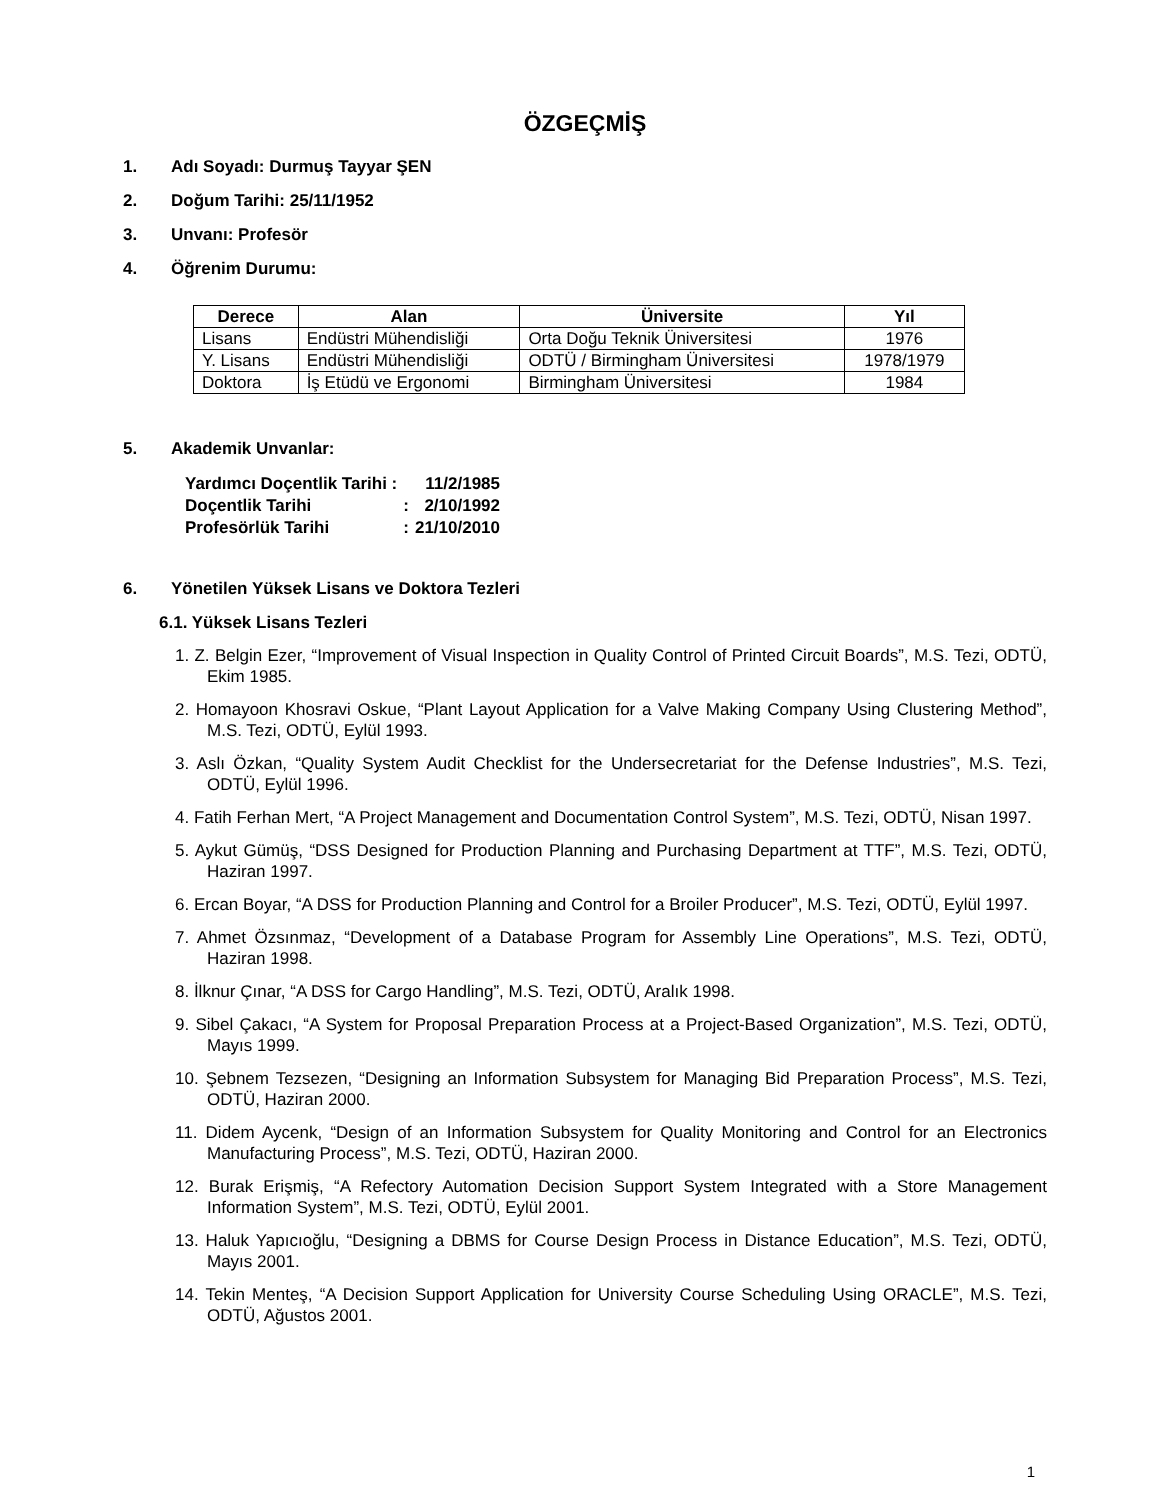ÖZGEÇMİŞ
1. Adı Soyadı: Durmuş Tayyar ŞEN
2. Doğum Tarihi: 25/11/1952
3. Unvanı: Profesör
4. Öğrenim Durumu:
| Derece | Alan | Üniversite | Yıl |
| --- | --- | --- | --- |
| Lisans | Endüstri Mühendisliği | Orta Doğu Teknik Üniversitesi | 1976 |
| Y. Lisans | Endüstri Mühendisliği | ODTÜ / Birmingham Üniversitesi | 1978/1979 |
| Doktora | İş Etüdü ve Ergonomi | Birmingham Üniversitesi | 1984 |
5. Akademik Unvanlar:
| Yardımcı Doçentlik Tarihi : | | 11/2/1985 |
| Doçentlik Tarihi | : | 2/10/1992 |
| Profesörlük Tarihi | : | 21/10/2010 |
6. Yönetilen Yüksek Lisans ve Doktora Tezleri
6.1. Yüksek Lisans Tezleri
1. Z. Belgin Ezer, “Improvement of Visual Inspection in Quality Control of Printed Circuit Boards”, M.S. Tezi, ODTÜ, Ekim 1985.
2. Homayoon Khosravi Oskue, “Plant Layout Application for a Valve Making Company Using Clustering Method”, M.S. Tezi, ODTÜ, Eylül 1993.
3. Aslı Özkan, “Quality System Audit Checklist for the Undersecretariat for the Defense Industries”, M.S. Tezi, ODTÜ, Eylül 1996.
4. Fatih Ferhan Mert, “A Project Management and Documentation Control System”, M.S. Tezi, ODTÜ, Nisan 1997.
5. Aykut Gümüş, “DSS Designed for Production Planning and Purchasing Department at TTF”, M.S. Tezi, ODTÜ, Haziran 1997.
6. Ercan Boyar, “A DSS for Production Planning and Control for a Broiler Producer”, M.S. Tezi, ODTÜ, Eylül 1997.
7. Ahmet Özsınmaz, “Development of a Database Program for Assembly Line Operations”, M.S. Tezi, ODTÜ, Haziran 1998.
8. İlknur Çınar, “A DSS for Cargo Handling”, M.S. Tezi, ODTÜ, Aralık 1998.
9. Sibel Çakacı, “A System for Proposal Preparation Process at a Project-Based Organization”, M.S. Tezi, ODTÜ, Mayıs 1999.
10. Şebnem Tezsezen, “Designing an Information Subsystem for Managing Bid Preparation Process”, M.S. Tezi, ODTÜ, Haziran 2000.
11. Didem Aycenk, “Design of an Information Subsystem for Quality Monitoring and Control for an Electronics Manufacturing Process”, M.S. Tezi, ODTÜ, Haziran 2000.
12. Burak Erişmiş, “A Refectory Automation Decision Support System Integrated with a Store Management Information System”, M.S. Tezi, ODTÜ, Eylül 2001.
13. Haluk Yapıcıoğlu, “Designing a DBMS for Course Design Process in Distance Education”, M.S. Tezi, ODTÜ, Mayıs 2001.
14. Tekin Menteş, “A Decision Support Application for University Course Scheduling Using ORACLE”, M.S. Tezi, ODTÜ, Ağustos 2001.
1